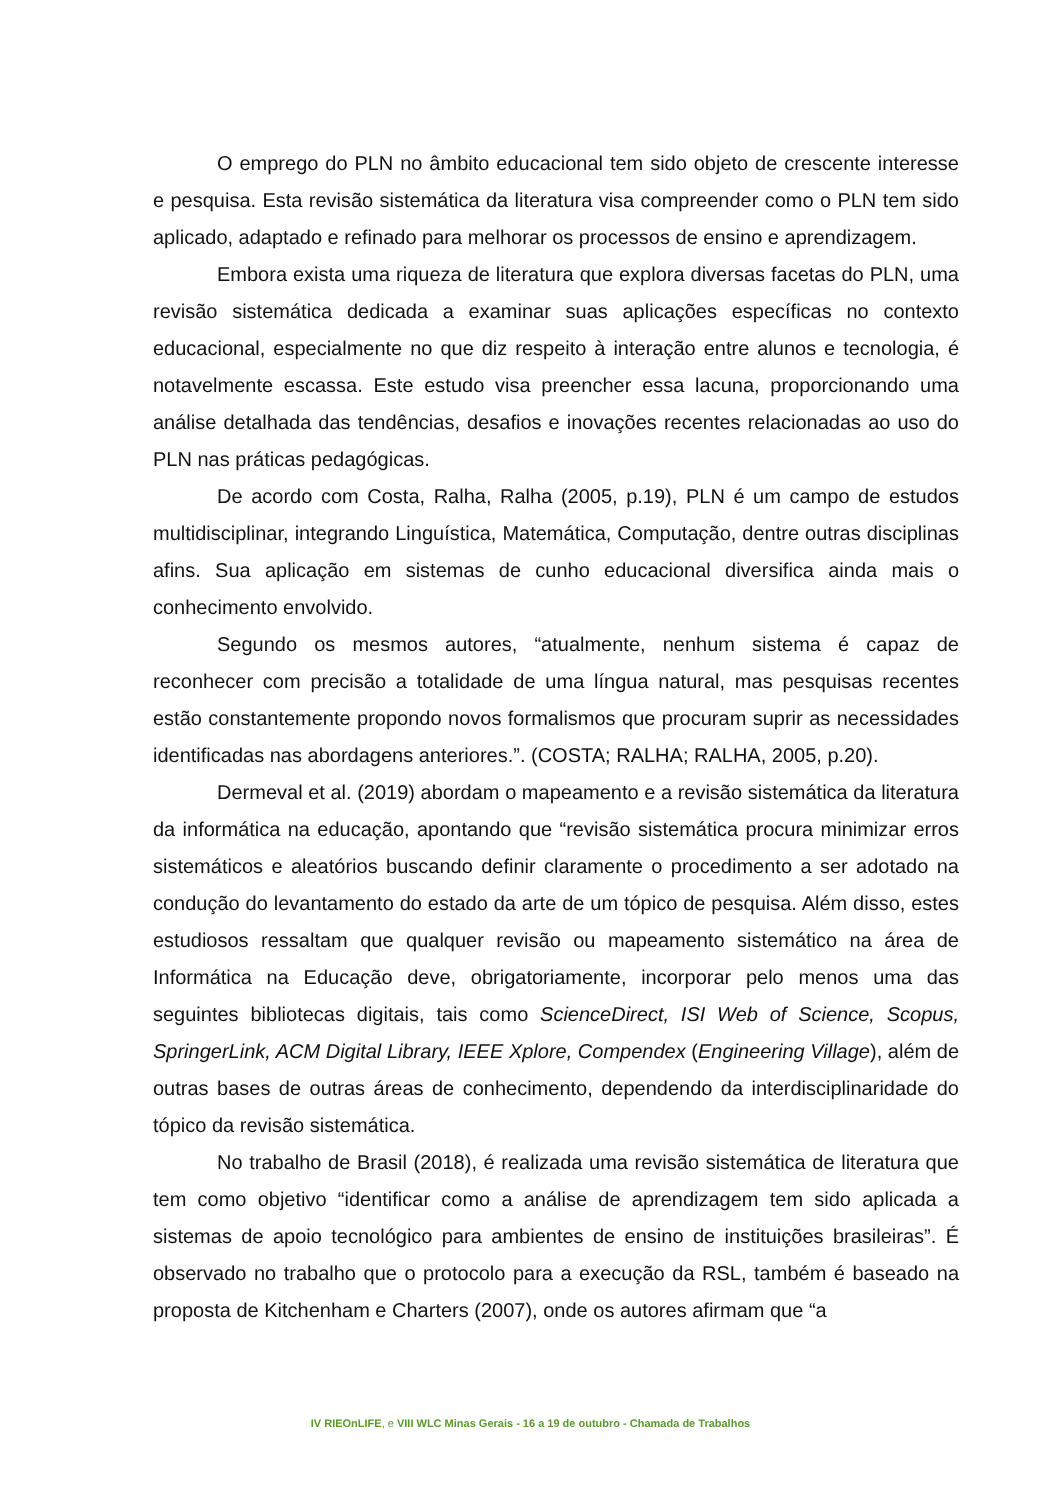O emprego do PLN no âmbito educacional tem sido objeto de crescente interesse e pesquisa. Esta revisão sistemática da literatura visa compreender como o PLN tem sido aplicado, adaptado e refinado para melhorar os processos de ensino e aprendizagem.
Embora exista uma riqueza de literatura que explora diversas facetas do PLN, uma revisão sistemática dedicada a examinar suas aplicações específicas no contexto educacional, especialmente no que diz respeito à interação entre alunos e tecnologia, é notavelmente escassa. Este estudo visa preencher essa lacuna, proporcionando uma análise detalhada das tendências, desafios e inovações recentes relacionadas ao uso do PLN nas práticas pedagógicas.
De acordo com Costa, Ralha, Ralha (2005, p.19), PLN é um campo de estudos multidisciplinar, integrando Linguística, Matemática, Computação, dentre outras disciplinas afins. Sua aplicação em sistemas de cunho educacional diversifica ainda mais o conhecimento envolvido.
Segundo os mesmos autores, “atualmente, nenhum sistema é capaz de reconhecer com precisão a totalidade de uma língua natural, mas pesquisas recentes estão constantemente propondo novos formalismos que procuram suprir as necessidades identificadas nas abordagens anteriores.”. (COSTA; RALHA; RALHA, 2005, p.20).
Dermeval et al. (2019) abordam o mapeamento e a revisão sistemática da literatura da informática na educação, apontando que “revisão sistemática procura minimizar erros sistemáticos e aleatórios buscando definir claramente o procedimento a ser adotado na condução do levantamento do estado da arte de um tópico de pesquisa. Além disso, estes estudiosos ressaltam que qualquer revisão ou mapeamento sistemático na área de Informática na Educação deve, obrigatoriamente, incorporar pelo menos uma das seguintes bibliotecas digitais, tais como ScienceDirect, ISI Web of Science, Scopus, SpringerLink, ACM Digital Library, IEEE Xplore, Compendex (Engineering Village), além de outras bases de outras áreas de conhecimento, dependendo da interdisciplinaridade do tópico da revisão sistemática.
No trabalho de Brasil (2018), é realizada uma revisão sistemática de literatura que tem como objetivo “identificar como a análise de aprendizagem tem sido aplicada a sistemas de apoio tecnológico para ambientes de ensino de instituições brasileiras”. É observado no trabalho que o protocolo para a execução da RSL, também é baseado na proposta de Kitchenham e Charters (2007), onde os autores afirmam que “a
IV RIEOnLIFE, e VIII WLC Minas Gerais - 16 a 19 de outubro - Chamada de Trabalhos